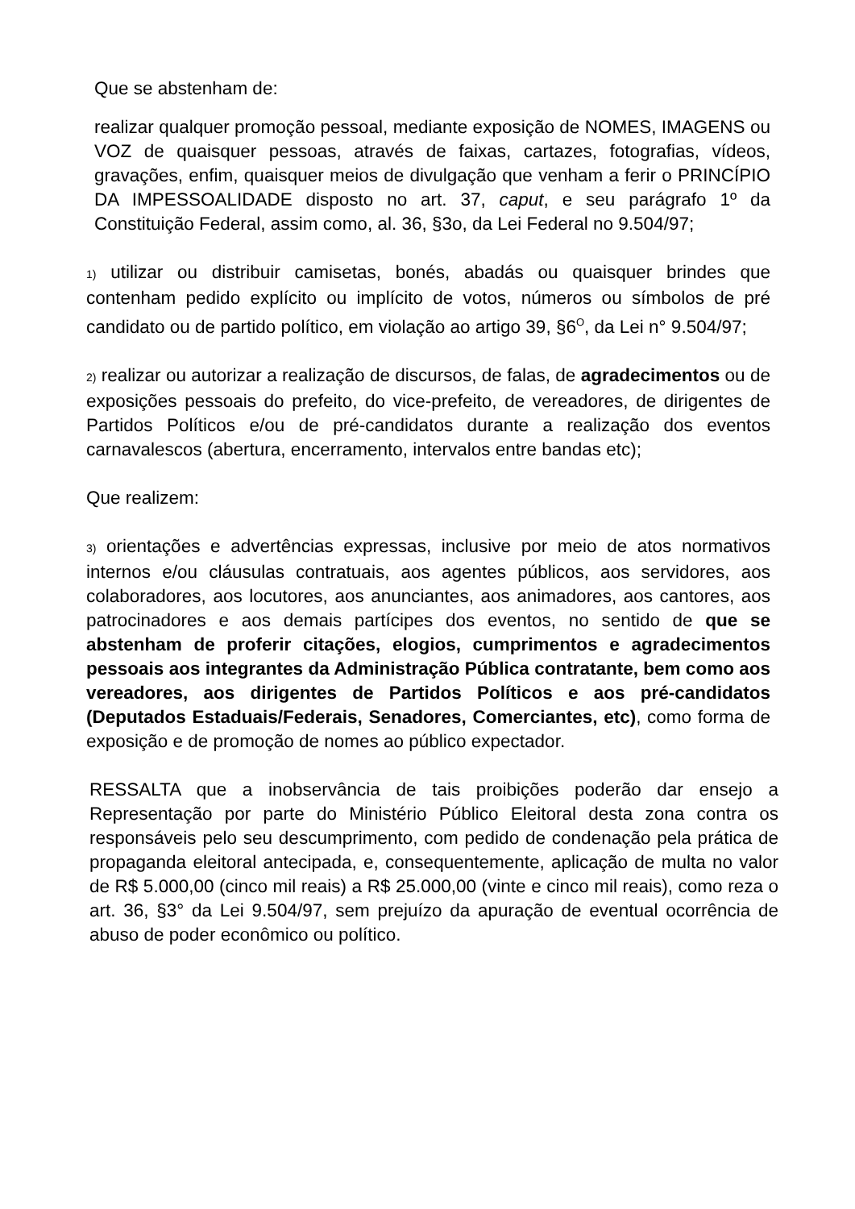Que se abstenham de:
realizar qualquer promoção pessoal, mediante exposição de NOMES, IMAGENS ou VOZ de quaisquer pessoas, através de faixas, cartazes, fotografias, vídeos, gravações, enfim, quaisquer meios de divulgação que venham a ferir o PRINCÍPIO DA IMPESSOALIDADE disposto no art. 37, caput, e seu parágrafo 1º da Constituição Federal, assim como, al. 36, §3o, da Lei Federal no 9.504/97;
1) utilizar ou distribuir camisetas, bonés, abadás ou quaisquer brindes que contenham pedido explícito ou implícito de votos, números ou símbolos de pré candidato ou de partido político, em violação ao artigo 39, §6<sup>O</sup>, da Lei n° 9.504/97;
2) realizar ou autorizar a realização de discursos, de falas, de agradecimentos ou de exposições pessoais do prefeito, do vice-prefeito, de vereadores, de dirigentes de Partidos Políticos e/ou de pré-candidatos durante a realização dos eventos carnavalescos (abertura, encerramento, intervalos entre bandas etc);
Que realizem:
3) orientações e advertências expressas, inclusive por meio de atos normativos internos e/ou cláusulas contratuais, aos agentes públicos, aos servidores, aos colaboradores, aos locutores, aos anunciantes, aos animadores, aos cantores, aos patrocinadores e aos demais partícipes dos eventos, no sentido de que se abstenham de proferir citações, elogios, cumprimentos e agradecimentos pessoais aos integrantes da Administração Pública contratante, bem como aos vereadores, aos dirigentes de Partidos Políticos e aos pré-candidatos (Deputados Estaduais/Federais, Senadores, Comerciantes, etc), como forma de exposição e de promoção de nomes ao público expectador.
RESSALTA que a inobservância de tais proibições poderão dar ensejo a Representação por parte do Ministério Público Eleitoral desta zona contra os responsáveis pelo seu descumprimento, com pedido de condenação pela prática de propaganda eleitoral antecipada, e, consequentemente, aplicação de multa no valor de R$ 5.000,00 (cinco mil reais) a R$ 25.000,00 (vinte e cinco mil reais), como reza o art. 36, §3° da Lei 9.504/97, sem prejuízo da apuração de eventual ocorrência de abuso de poder econômico ou político.